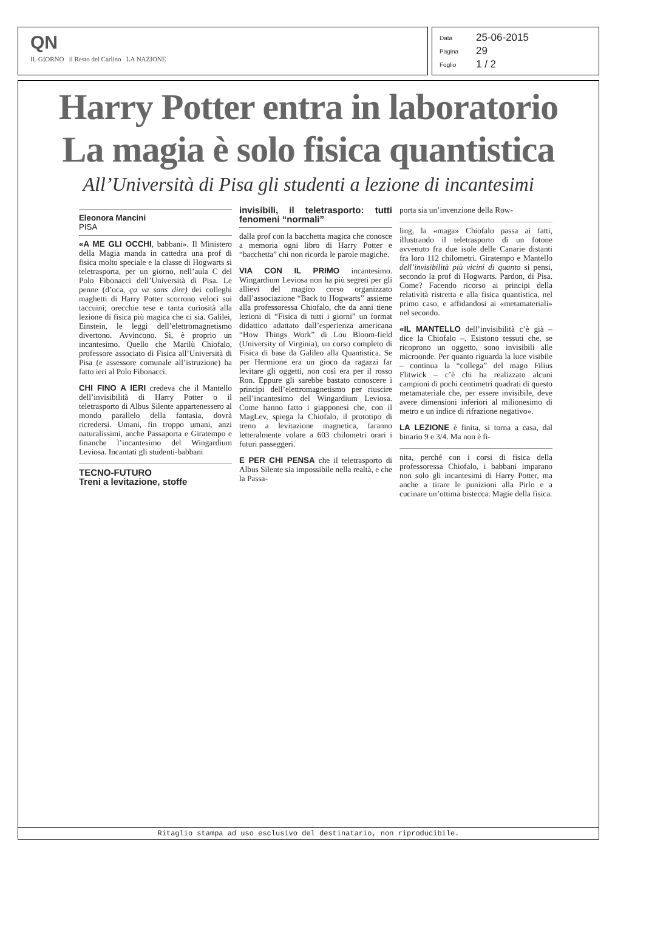QN
IL GIORNO il Resto del Carlino LA NAZIONE
Data 25-06-2015
Pagina 29
Foglio 1 / 2
Harry Potter entra in laboratorio
La magia è solo fisica quantistica
All’Università di Pisa gli studenti a lezione di incantesimi
Eleonora Mancini
PISA
«A ME GLI OCCHI, babbani». Il Ministero della Magia manda in cattedra una prof di fisica molto speciale e la classe di Hogwarts si teletrasporta, per un giorno, nell’aula C del Polo Fibonacci dell’Università di Pisa. Le penne (d’oca, ça va sans dire) dei colleghi maghetti di Harry Potter scorrono veloci sui taccuini; orecchie tese e tanta curiosità alla lezione di fisica più magica che ci sia. Galilei, Einstein, le leggi dell’elettromagnetismo divertono. Avvincono. Sì, è proprio un incantesimo. Quello che Marilù Chiofalo, professore associato di Fisica all’Università di Pisa (e assessore comunale all’istruzione) ha fatto ieri al Polo Fibonacci.
CHI FINO A IERI credeva che il Mantello dell’invisibilità di Harry Potter o il teletrasporto di Albus Silente appartenessero al mondo parallelo della fantasia, dovrà ricredersi. Umani, fin troppo umani, anzi naturalissimi, anche Passaporta e Giratempo e finanche l’incantesimo del Wingardium Leviosa. Incantati gli studenti-babbani
TECNO-FUTURO
Treni a levitazione, stoffe
invisibili, il teletrasporto: tutti fenomeni “normali”
dalla prof con la bacchetta magica che conosce a memoria ogni libro di Harry Potter e “bacchetta” chi non ricorda le parole magiche.
VIA CON IL PRIMO incantesimo. Wingardium Leviosa non ha più segreti per gli allievi del magico corso organizzato dall’associazione “Back to Hogwarts” assieme alla professoressa Chiofalo, che da anni tiene lezioni di “Fisica di tutti i giorni” un format didattico adattato dall’esperienza americana “How Things Work” di Lou Bloom-field (University of Virginia), un corso completo di Fisica di base da Galileo alla Quantistica. Se per Hermione era un gioco da ragazzi far levitare gli oggetti, non così era per il rosso Ron. Eppure gli sarebbe bastato conoscere i principi dell’elettromagnetismo per riuscire nell’incantesimo del Wingardium Leviosa. Come hanno fatto i giapponesi che, con il MagLev, spiega la Chiofalo, il prototipo di treno a levitazione magnetica, faranno letteralmente volare a 603 chilometri orari i futuri passeggeri.
E PER CHI PENSA che il teletrasporto di Albus Silente sia impossibile nella realtà, e che la Passa-
porta sia un’invenzione della Row-
ling, la «maga» Chiofalo passa ai fatti, illustrando il teletrasporto di un fotone avvenuto fra due isole delle Canarie distanti fra loro 112 chilometri. Giratempo e Mantello dell’invisibilità più vicini di quanto si pensi, secondo la prof di Hogwarts. Pardon, di Pisa. Come? Facendo ricorso ai principi della relatività ristretta e alla fisica quantistica, nel primo caso, e affidandosi ai «metamateriali» nel secondo.
«IL MANTELLO dell’invisibilità c’è già – dice la Chiofalo –. Esistono tessuti che, se ricoprono un oggetto, sono invisibili alle microonde. Per quanto riguarda la luce visibile – continua la “collega” del mago Filius Flitwick – c’è chi ha realizzato alcuni campioni di pochi centimetri quadrati di questo metamateriale che, per essere invisibile, deve avere dimensioni inferiori al milionesimo di metro e un indice di rifrazione negativo».
LA LEZIONE è finita, si torna a casa, dal binario 9 e 3/4. Ma non è fi-
nita, perché con i corsi di fisica della professoressa Chiofalo, i babbani imparano non solo gli incantesimi di Harry Potter, ma anche a tirare le punizioni alla Pirlo e a cucinare un’ottima bistecca. Magie della fisica.
Ritaglio stampa ad uso esclusivo del destinatario, non riproducibile.